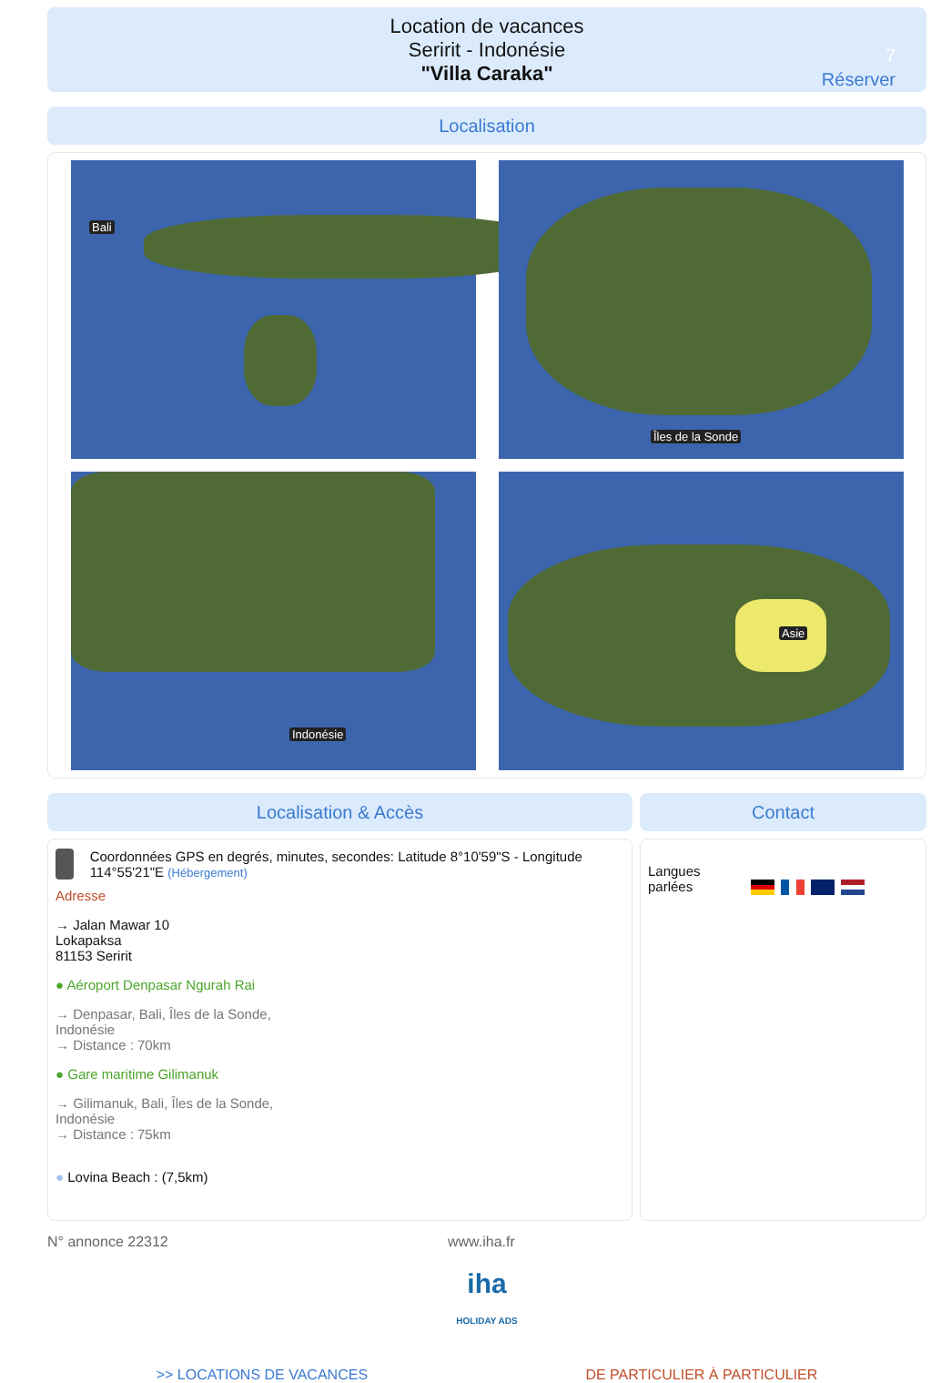Location de vacances
Seririt - Indonésie
"Villa Caraka"
7
Réserver
Localisation
Bali
Îles de la Sonde
Indonésie
Asie
Localisation & Accès
Coordonnées GPS en degrés, minutes, secondes: Latitude 8°10'59"S - Longitude 114°55'21"E (Hébergement)
Adresse
→ Jalan Mawar 10
Lokapaksa
81153 Seririt
● Aéroport Denpasar Ngurah Rai
→ Denpasar, Bali, Îles de la Sonde,
Indonésie
→ Distance : 70km
● Gare maritime Gilimanuk
→ Gilimanuk, Bali, Îles de la Sonde,
Indonésie
→ Distance : 75km
● Lovina Beach : (7,5km)
Contact
Langues
parlées
N° annonce 22312 www.iha.fr
iha
HOLIDAY ADS
>> LOCATIONS DE VACANCES DE PARTICULIER À PARTICULIER